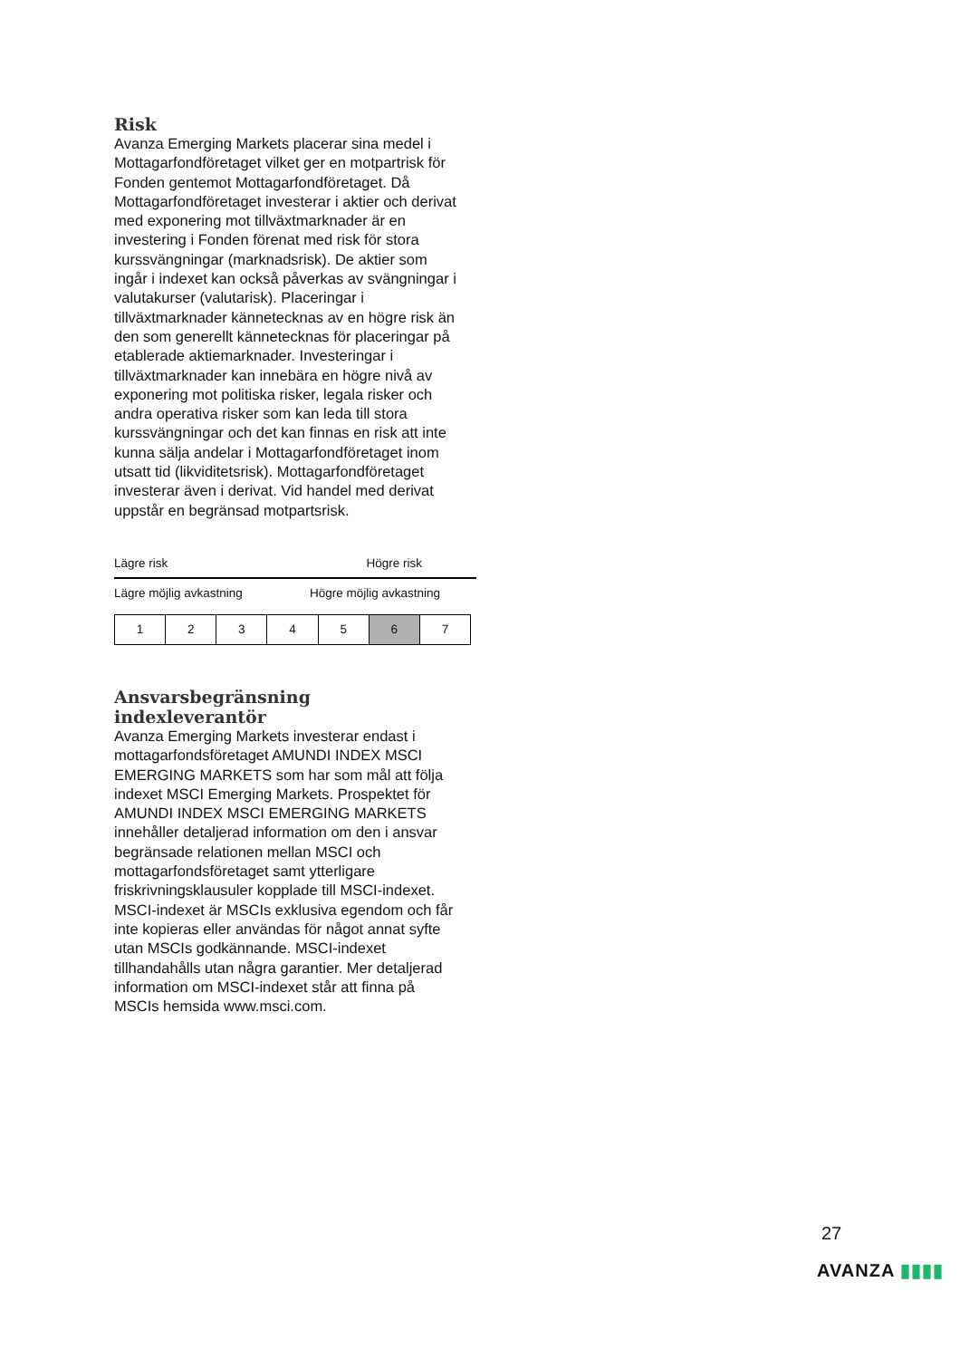Risk
Avanza Emerging Markets placerar sina medel i Mottagarfondföretaget vilket ger en motpartrisk för Fonden gentemot Mottagarfondföretaget. Då Mottagarfondföretaget investerar i aktier och derivat med exponering mot tillväxtmarknader är en investering i Fonden förenat med risk för stora kurssvängningar (marknadsrisk). De aktier som ingår i indexet kan också påverkas av svängningar i valutakurser (valutarisk). Placeringar i tillväxtmarknader kännetecknas av en högre risk än den som generellt kännetecknas för placeringar på etablerade aktiemarknader. Investeringar i tillväxtmarknader kan innebära en högre nivå av exponering mot politiska risker, legala risker och andra operativa risker som kan leda till stora kurssvängningar och det kan finnas en risk att inte kunna sälja andelar i Mottagarfondföretaget inom utsatt tid (likviditetsrisk). Mottagarfondföretaget investerar även i derivat. Vid handel med derivat uppstår en begränsad motpartsrisk.
Lägre risk Högre risk
Lägre möjlig avkastning Högre möjlig avkastning
| 1 | 2 | 3 | 4 | 5 | 6 | 7 |
Ansvarsbegränsning indexleverantör
Avanza Emerging Markets investerar endast i mottagarfondsföretaget AMUNDI INDEX MSCI EMERGING MARKETS som har som mål att följa indexet MSCI Emerging Markets. Prospektet för AMUNDI INDEX MSCI EMERGING MARKETS innehåller detaljerad information om den i ansvar begränsade relationen mellan MSCI och mottagarfondsföretaget samt ytterligare friskrivningsklausuler kopplade till MSCI-indexet. MSCI-indexet är MSCIs exklusiva egendom och får inte kopieras eller användas för något annat syfte utan MSCIs godkännande. MSCI-indexet tillhandahålls utan några garantier. Mer detaljerad information om MSCI-indexet står att finna på MSCIs hemsida www.msci.com.
27
AVANZA ▮▮▮▮